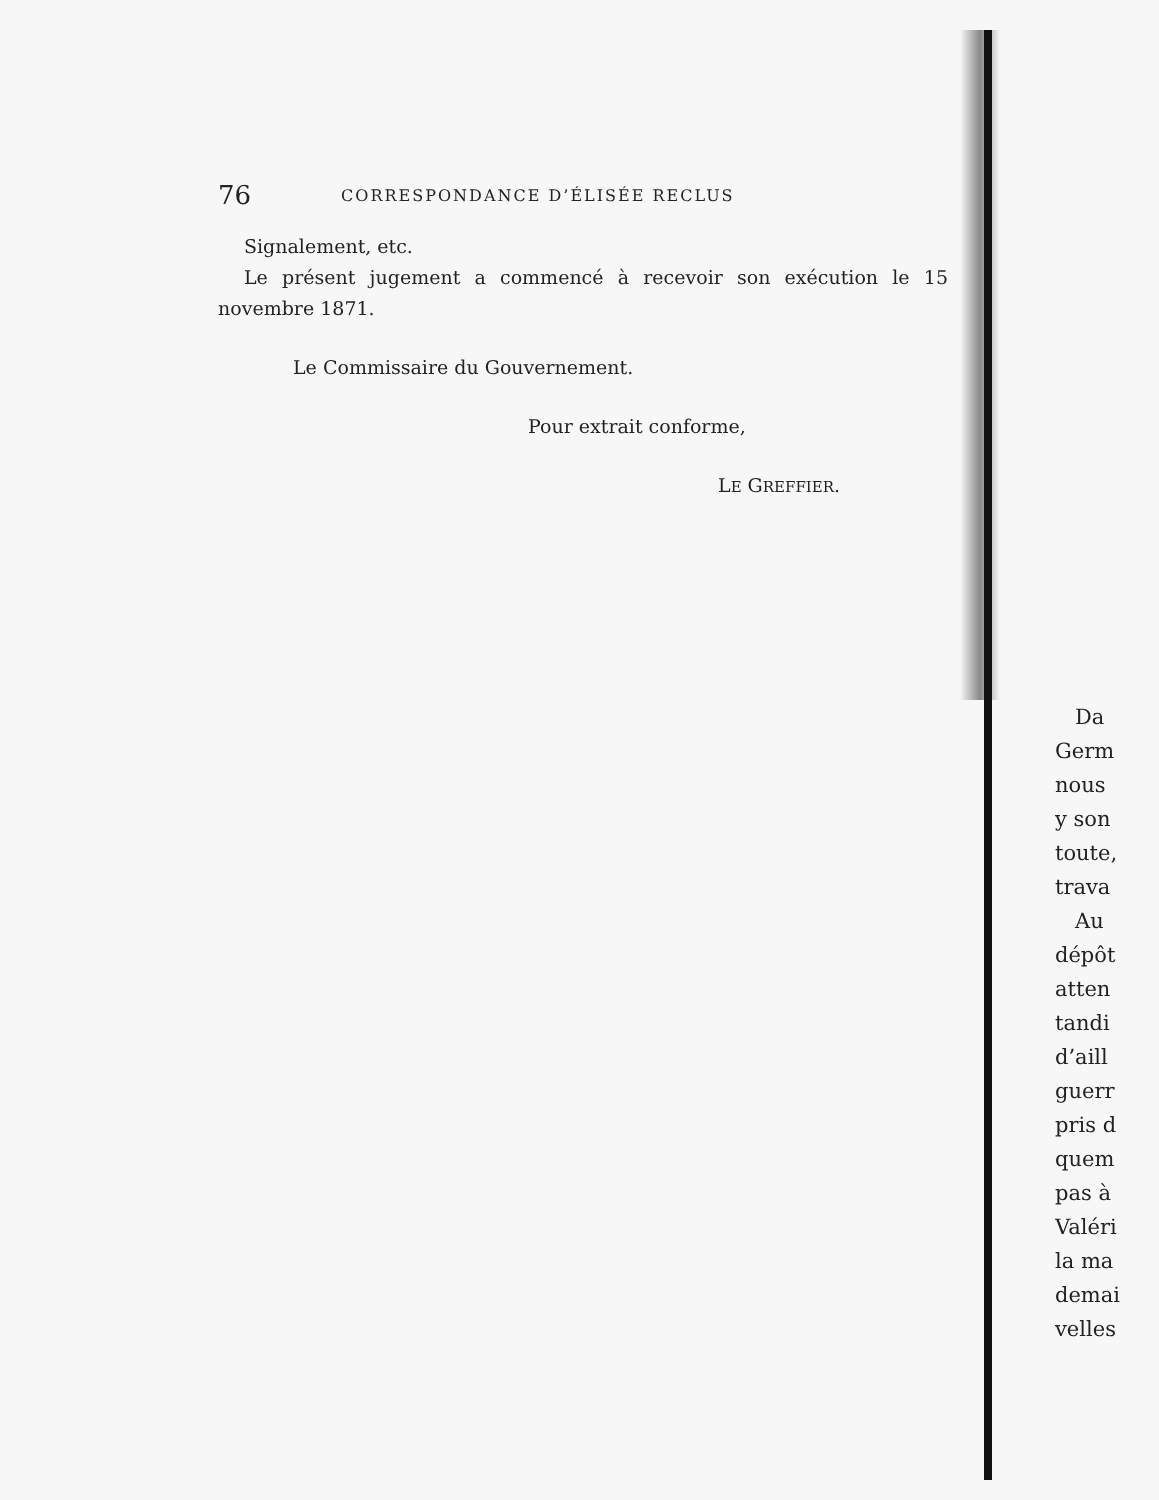76 CORRESPONDANCE D’ÉLISÉE RECLUS
Signalement, etc.
Le présent jugement a commencé à recevoir son exécution le 15 novembre 1871.
Le Commissaire du Gouvernement.
Pour extrait conforme,
LE GREFFIER.
Da
Germ
nous
y son
toute,
trava
Au
dépôt
atten
tandi
d’aill
guerr
pris d
quem
pas à
Valéri
la ma
demai
velles